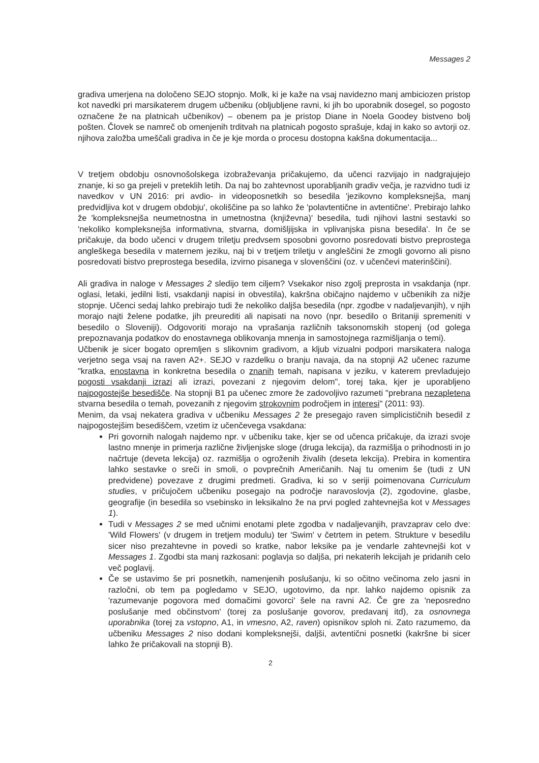Messages 2
gradiva umerjena na določeno SEJO stopnjo. Molk, ki je kaže na vsaj navidezno manj ambiciozen pristop kot navedki pri marsikaterem drugem učbeniku (obljubljene ravni, ki jih bo uporabnik dosegel, so pogosto označene že na platnicah učbenikov) – obenem pa je pristop Diane in Noela Goodey bistveno bolj pošten. Človek se namreč ob omenjenih trditvah na platnicah pogosto sprašuje, kdaj in kako so avtorji oz. njihova založba umeščali gradiva in če je kje morda o procesu dostopna kakšna dokumentacija...
V tretjem obdobju osnovnošolskega izobraževanja pričakujemo, da učenci razvijajo in nadgrajujejo znanje, ki so ga prejeli v preteklih letih. Da naj bo zahtevnost uporabljanih gradiv večja, je razvidno tudi iz navedkov v UN 2016: pri avdio- in videoposnetkih so besedila 'jezikovno kompleksnejša, manj predvidljiva kot v drugem obdobju', okoliščine pa so lahko že 'polavtentične in avtentične'. Prebirajo lahko že 'kompleksnejša neumetnostna in umetnostna (književna)' besedila, tudi njihovi lastni sestavki so 'nekoliko kompleksnejša informativna, stvarna, domišljijska in vplivanjska pisna besedila'. In če se pričakuje, da bodo učenci v drugem triletju predvsem sposobni govorno posredovati bistvo preprostega angleškega besedila v maternem jeziku, naj bi v tretjem triletju v angleščini že zmogli govorno ali pisno posredovati bistvo preprostega besedila, izvirno pisanega v slovenščini (oz. v učenčevi materinščini).
Ali gradiva in naloge v Messages 2 sledijo tem ciljem? Vsekakor niso zgolj preprosta in vsakdanja (npr. oglasi, letaki, jedilni listi, vsakdanji napisi in obvestila), kakršna običajno najdemo v učbenikih za nižje stopnje. Učenci sedaj lahko prebirajo tudi že nekoliko daljša besedila (npr. zgodbe v nadaljevanjih), v njih morajo najti želene podatke, jih preurediti ali napisati na novo (npr. besedilo o Britaniji spremeniti v besedilo o Sloveniji). Odgovoriti morajo na vprašanja različnih taksonomskih stopenj (od golega prepoznavanja podatkov do enostavnega oblikovanja mnenja in samostojnega razmišljanja o temi).
Učbenik je sicer bogato opremljen s slikovnim gradivom, a kljub vizualni podpori marsikatera naloga verjetno sega vsaj na raven A2+. SEJO v razdelku o branju navaja, da na stopnji A2 učenec razume "kratka, enostavna in konkretna besedila o znanih temah, napisana v jeziku, v katerem prevladujejo pogosti vsakdanji izrazi ali izrazi, povezani z njegovim delom", torej taka, kjer je uporabljeno najpogostejše besedišče. Na stopnji B1 pa učenec zmore že zadovoljivo razumeti "prebrana nezapletena stvarna besedila o temah, povezanih z njegovim strokovnim področjem in interesi" (2011: 93).
Menim, da vsaj nekatera gradiva v učbeniku Messages 2 že presegajo raven simplicističnih besedil z najpogostejšim besediščem, vzetim iz učenčevega vsakdana:
Pri govornih nalogah najdemo npr. v učbeniku take, kjer se od učenca pričakuje, da izrazi svoje lastno mnenje in primerja različne življenjske sloge (druga lekcija), da razmišlja o prihodnosti in jo načrtuje (deveta lekcija) oz. razmišlja o ogroženih živalih (deseta lekcija). Prebira in komentira lahko sestavke o sreči in smoli, o povprečnih Američanih. Naj tu omenim še (tudi z UN predvidene) povezave z drugimi predmeti. Gradiva, ki so v seriji poimenovana Curriculum studies, v pričujočem učbeniku posegajo na področje naravoslovja (2), zgodovine, glasbe, geografije (in besedila so vsebinsko in leksikalno že na prvi pogled zahtevnejša kot v Messages 1).
Tudi v Messages 2 se med učnimi enotami plete zgodba v nadaljevanjih, pravzaprav celo dve: 'Wild Flowers' (v drugem in tretjem modulu) ter 'Swim' v četrtem in petem. Strukture v besedilu sicer niso prezahtevne in povedi so kratke, nabor leksike pa je vendarle zahtevnejši kot v Messages 1. Zgodbi sta manj razkosani: poglavja so daljša, pri nekaterih lekcijah je pridanih celo več poglavij.
Če se ustavimo še pri posnetkih, namenjenih poslušanju, ki so očitno večinoma zelo jasni in razločni, ob tem pa pogledamo v SEJO, ugotovimo, da npr. lahko najdemo opisnik za 'razumevanje pogovora med domačimi govorci' šele na ravni A2. Če gre za 'neposredno poslušanje med občinstvom' (torej za poslušanje govorov, predavanj itd), za osnovnega uporabnika (torej za vstopno, A1, in vmesno, A2, raven) opisnikov sploh ni. Zato razumemo, da učbeniku Messages 2 niso dodani kompleksnejši, daljši, avtentični posnetki (kakršne bi sicer lahko že pričakovali na stopnji B).
2